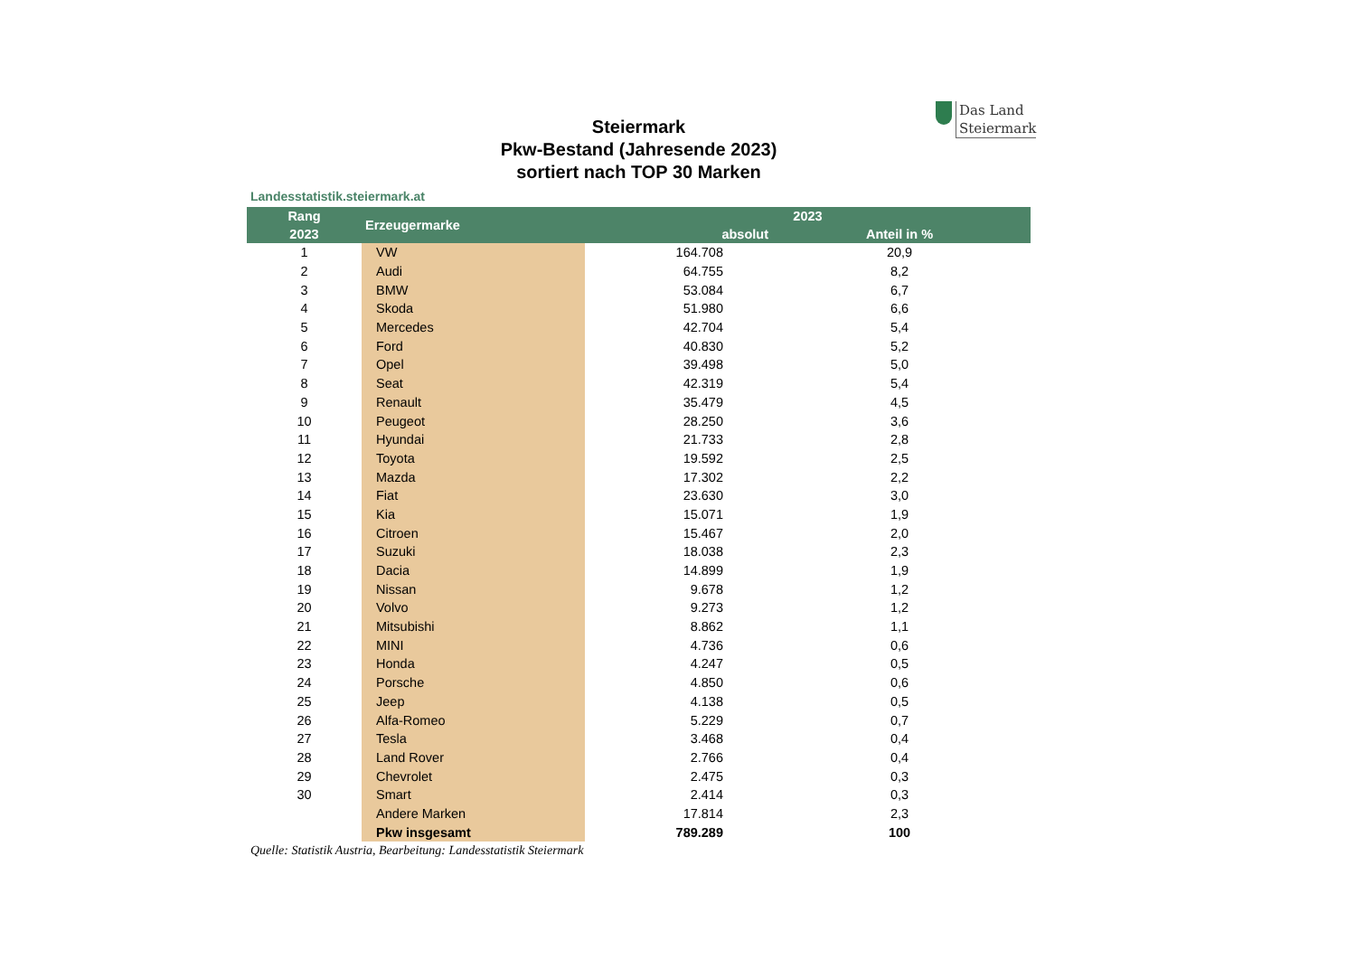Das Land
Steiermark
Steiermark
Pkw-Bestand (Jahresende 2023)
sortiert nach TOP 30 Marken
Landesstatistik.steiermark.at
| Rang | Erzeugermarke | 2023 | | |
| --- | --- | --- | --- | --- |
| 2023 | | absolut | | Anteil in % |
| 1 | VW | 164.708 | | 20,9 |
| 2 | Audi | 64.755 | | 8,2 |
| 3 | BMW | 53.084 | | 6,7 |
| 4 | Skoda | 51.980 | | 6,6 |
| 5 | Mercedes | 42.704 | | 5,4 |
| 6 | Ford | 40.830 | | 5,2 |
| 7 | Opel | 39.498 | | 5,0 |
| 8 | Seat | 42.319 | | 5,4 |
| 9 | Renault | 35.479 | | 4,5 |
| 10 | Peugeot | 28.250 | | 3,6 |
| 11 | Hyundai | 21.733 | | 2,8 |
| 12 | Toyota | 19.592 | | 2,5 |
| 13 | Mazda | 17.302 | | 2,2 |
| 14 | Fiat | 23.630 | | 3,0 |
| 15 | Kia | 15.071 | | 1,9 |
| 16 | Citroen | 15.467 | | 2,0 |
| 17 | Suzuki | 18.038 | | 2,3 |
| 18 | Dacia | 14.899 | | 1,9 |
| 19 | Nissan | 9.678 | | 1,2 |
| 20 | Volvo | 9.273 | | 1,2 |
| 21 | Mitsubishi | 8.862 | | 1,1 |
| 22 | MINI | 4.736 | | 0,6 |
| 23 | Honda | 4.247 | | 0,5 |
| 24 | Porsche | 4.850 | | 0,6 |
| 25 | Jeep | 4.138 | | 0,5 |
| 26 | Alfa-Romeo | 5.229 | | 0,7 |
| 27 | Tesla | 3.468 | | 0,4 |
| 28 | Land Rover | 2.766 | | 0,4 |
| 29 | Chevrolet | 2.475 | | 0,3 |
| 30 | Smart | 2.414 | | 0,3 |
| | Andere Marken | 17.814 | | 2,3 |
| | Pkw insgesamt | 789.289 | | 100 |
Quelle: Statistik Austria, Bearbeitung: Landesstatistik Steiermark